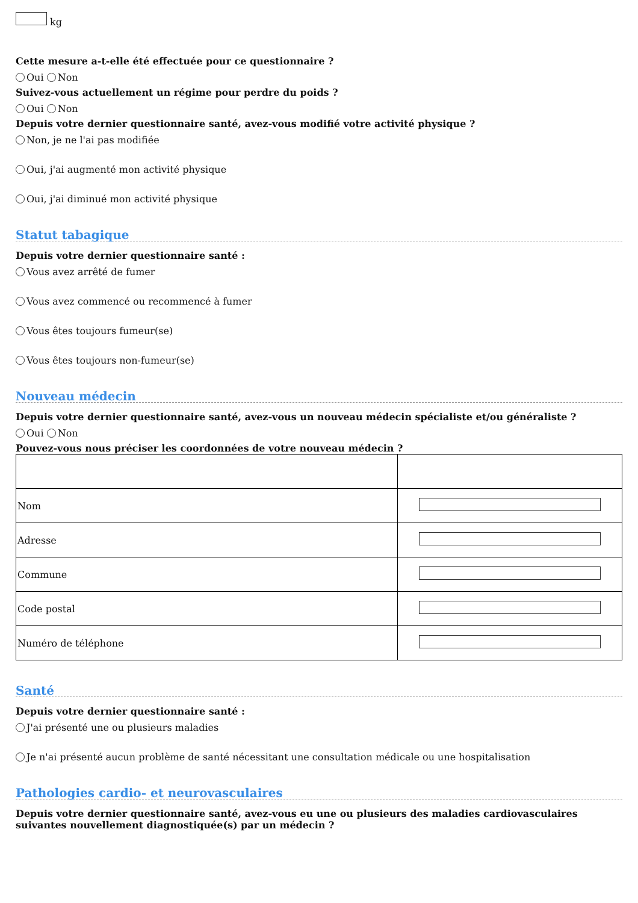kg
Cette mesure a-t-elle été effectuée pour ce questionnaire ?
Oui Non
Suivez-vous actuellement un régime pour perdre du poids ?
Oui Non
Depuis votre dernier questionnaire santé, avez-vous modifié votre activité physique ?
Non, je ne l'ai pas modifiée
Oui, j'ai augmenté mon activité physique
Oui, j'ai diminué mon activité physique
Statut tabagique
Depuis votre dernier questionnaire santé :
Vous avez arrêté de fumer
Vous avez commencé ou recommencé à fumer
Vous êtes toujours fumeur(se)
Vous êtes toujours non-fumeur(se)
Nouveau médecin
Depuis votre dernier questionnaire santé, avez-vous un nouveau médecin spécialiste et/ou généraliste ?
Oui Non
Pouvez-vous nous préciser les coordonnées de votre nouveau médecin ?
| Nom | |
| Adresse | |
| Commune | |
| Code postal | |
| Numéro de téléphone | |
Santé
Depuis votre dernier questionnaire santé :
J'ai présenté une ou plusieurs maladies
Je n'ai présenté aucun problème de santé nécessitant une consultation médicale ou une hospitalisation
Pathologies cardio- et neurovasculaires
Depuis votre dernier questionnaire santé, avez-vous eu une ou plusieurs des maladies cardiovasculaires suivantes nouvellement diagnostiquée(s) par un médecin ?